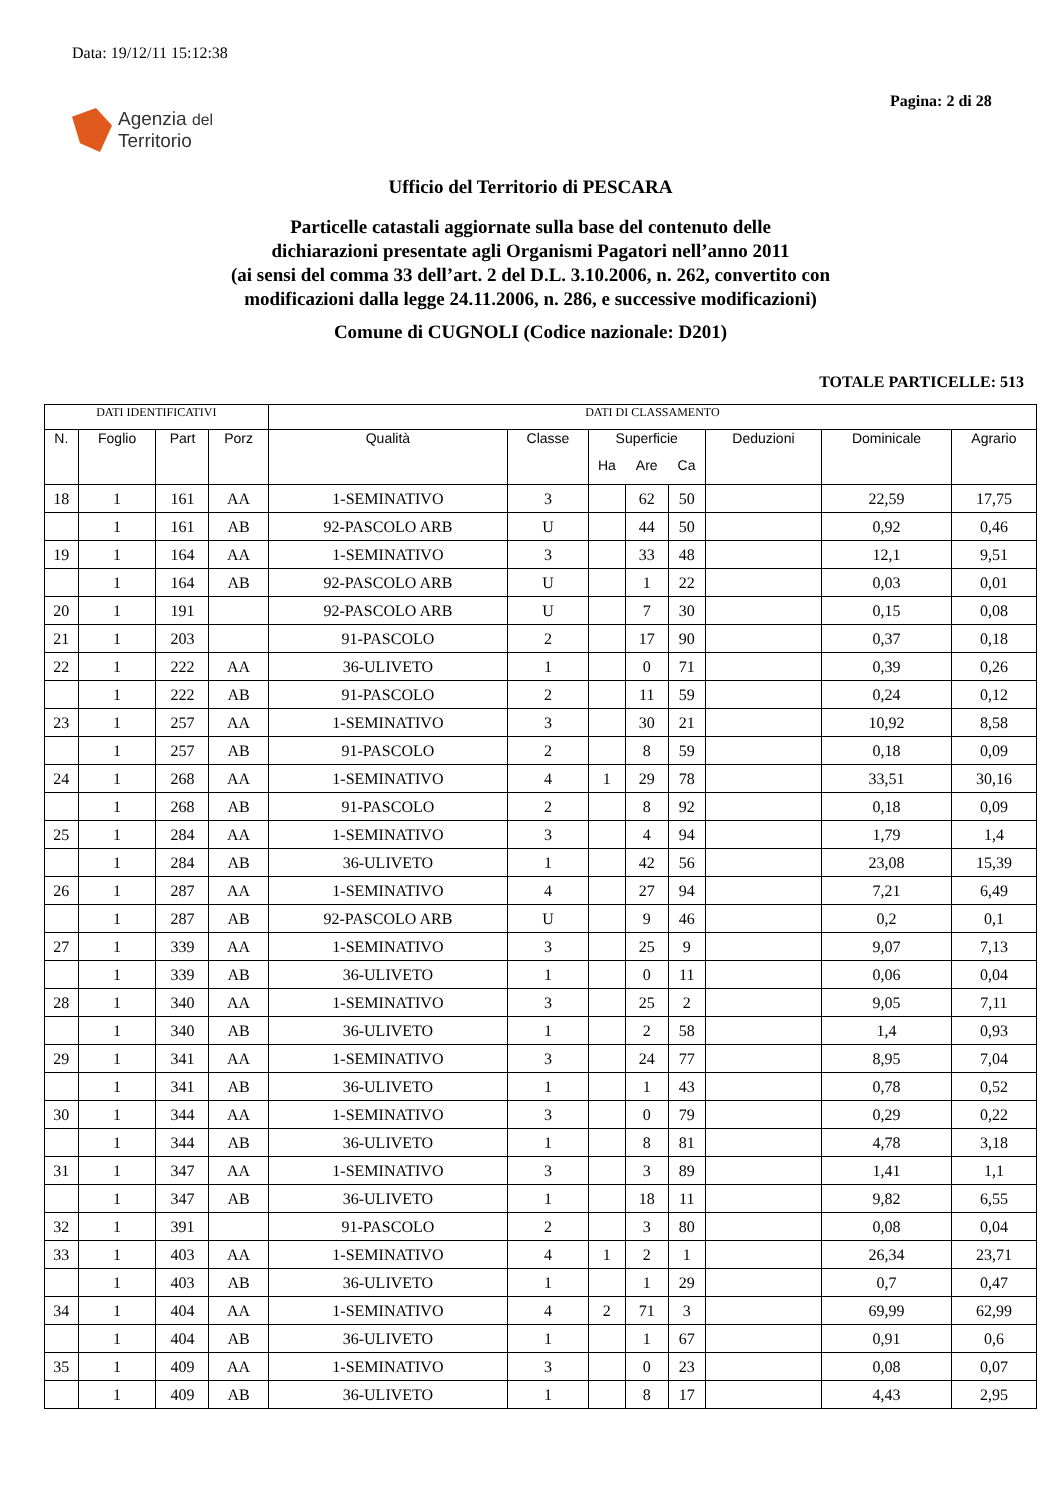Data: 19/12/11 15:12:38
Pagina: 2 di 28
Agenzia del
Territorio
Ufficio del Territorio di PESCARA
Particelle catastali aggiornate sulla base del contenuto delle
dichiarazioni presentate agli Organismi Pagatori nell’anno 2011
(ai sensi del comma 33 dell’art. 2 del D.L. 3.10.2006, n. 262, convertito con
modificazioni dalla legge 24.11.2006, n. 286, e successive modificazioni)
Comune di CUGNOLI (Codice nazionale: D201)
TOTALE PARTICELLE: 513
| DATI IDENTIFICATIVI | | | | DATI DI CLASSAMENTO | | | | | | | |
| --- | --- | --- | --- | --- | --- | --- | --- | --- | --- | --- | --- |
| N. | Foglio | Part | Porz | Qualità | Classe | Superficie | | | Deduzioni | Dominicale | Agrario |
| | | | | | | Ha | Are | Ca | | | |
| 18 | 1 | 161 | AA | 1-SEMINATIVO | 3 | | 62 | 50 | | 22,59 | 17,75 |
| | 1 | 161 | AB | 92-PASCOLO ARB | U | | 44 | 50 | | 0,92 | 0,46 |
| 19 | 1 | 164 | AA | 1-SEMINATIVO | 3 | | 33 | 48 | | 12,1 | 9,51 |
| | 1 | 164 | AB | 92-PASCOLO ARB | U | | 1 | 22 | | 0,03 | 0,01 |
| 20 | 1 | 191 | | 92-PASCOLO ARB | U | | 7 | 30 | | 0,15 | 0,08 |
| 21 | 1 | 203 | | 91-PASCOLO | 2 | | 17 | 90 | | 0,37 | 0,18 |
| 22 | 1 | 222 | AA | 36-ULIVETO | 1 | | 0 | 71 | | 0,39 | 0,26 |
| | 1 | 222 | AB | 91-PASCOLO | 2 | | 11 | 59 | | 0,24 | 0,12 |
| 23 | 1 | 257 | AA | 1-SEMINATIVO | 3 | | 30 | 21 | | 10,92 | 8,58 |
| | 1 | 257 | AB | 91-PASCOLO | 2 | | 8 | 59 | | 0,18 | 0,09 |
| 24 | 1 | 268 | AA | 1-SEMINATIVO | 4 | 1 | 29 | 78 | | 33,51 | 30,16 |
| | 1 | 268 | AB | 91-PASCOLO | 2 | | 8 | 92 | | 0,18 | 0,09 |
| 25 | 1 | 284 | AA | 1-SEMINATIVO | 3 | | 4 | 94 | | 1,79 | 1,4 |
| | 1 | 284 | AB | 36-ULIVETO | 1 | | 42 | 56 | | 23,08 | 15,39 |
| 26 | 1 | 287 | AA | 1-SEMINATIVO | 4 | | 27 | 94 | | 7,21 | 6,49 |
| | 1 | 287 | AB | 92-PASCOLO ARB | U | | 9 | 46 | | 0,2 | 0,1 |
| 27 | 1 | 339 | AA | 1-SEMINATIVO | 3 | | 25 | 9 | | 9,07 | 7,13 |
| | 1 | 339 | AB | 36-ULIVETO | 1 | | 0 | 11 | | 0,06 | 0,04 |
| 28 | 1 | 340 | AA | 1-SEMINATIVO | 3 | | 25 | 2 | | 9,05 | 7,11 |
| | 1 | 340 | AB | 36-ULIVETO | 1 | | 2 | 58 | | 1,4 | 0,93 |
| 29 | 1 | 341 | AA | 1-SEMINATIVO | 3 | | 24 | 77 | | 8,95 | 7,04 |
| | 1 | 341 | AB | 36-ULIVETO | 1 | | 1 | 43 | | 0,78 | 0,52 |
| 30 | 1 | 344 | AA | 1-SEMINATIVO | 3 | | 0 | 79 | | 0,29 | 0,22 |
| | 1 | 344 | AB | 36-ULIVETO | 1 | | 8 | 81 | | 4,78 | 3,18 |
| 31 | 1 | 347 | AA | 1-SEMINATIVO | 3 | | 3 | 89 | | 1,41 | 1,1 |
| | 1 | 347 | AB | 36-ULIVETO | 1 | | 18 | 11 | | 9,82 | 6,55 |
| 32 | 1 | 391 | | 91-PASCOLO | 2 | | 3 | 80 | | 0,08 | 0,04 |
| 33 | 1 | 403 | AA | 1-SEMINATIVO | 4 | 1 | 2 | 1 | | 26,34 | 23,71 |
| | 1 | 403 | AB | 36-ULIVETO | 1 | | 1 | 29 | | 0,7 | 0,47 |
| 34 | 1 | 404 | AA | 1-SEMINATIVO | 4 | 2 | 71 | 3 | | 69,99 | 62,99 |
| | 1 | 404 | AB | 36-ULIVETO | 1 | | 1 | 67 | | 0,91 | 0,6 |
| 35 | 1 | 409 | AA | 1-SEMINATIVO | 3 | | 0 | 23 | | 0,08 | 0,07 |
| | 1 | 409 | AB | 36-ULIVETO | 1 | | 8 | 17 | | 4,43 | 2,95 |